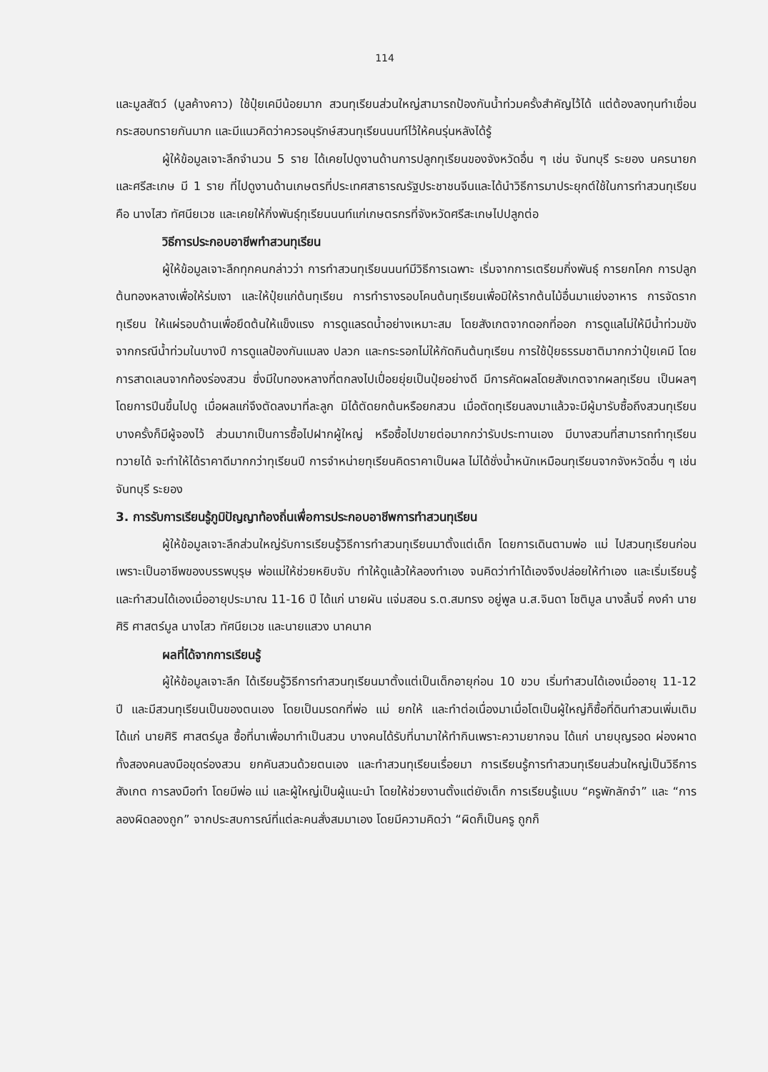114
และมูลสัตว์ (มูลค้างคาว) ใช้ปุ๋ยเคมีน้อยมาก สวนทุเรียนส่วนใหญ่สามารถป้องกันน้ำท่วมครั้งสำคัญไว้ได้ แต่ต้องลงทุนทำเขื่อนกระสอบทรายกันมาก และมีแนวคิดว่าควรอนุรักษ์สวนทุเรียนนนท์ไว้ให้คนรุ่นหลังได้รู้
ผู้ให้ข้อมูลเจาะลึกจำนวน 5 ราย ได้เคยไปดูงานด้านการปลูกทุเรียนของจังหวัดอื่น ๆ เช่น จันทบุรี ระยอง นครนายก และศรีสะเกษ มี 1 ราย ที่ไปดูงานด้านเกษตรที่ประเทศสาธารณรัฐประชาชนจีนและได้นำวิธีการมาประยุกต์ใช้ในการทำสวนทุเรียน คือ นางไสว ทัศนียเวช และเคยให้กิ่งพันธุ์ทุเรียนนนท์แก่เกษตรกรที่จังหวัดศรีสะเกษไปปลูกต่อ
วิธีการประกอบอาชีพทำสวนทุเรียน
ผู้ให้ข้อมูลเจาะลึกทุกคนกล่าวว่า การทำสวนทุเรียนนนท์มีวิธีการเฉพาะ เริ่มจากการเตรียมกิ่งพันธุ์ การยกโคก การปลูกต้นทองหลางเพื่อให้ร่มเงา และให้ปุ๋ยแก่ต้นทุเรียน การทำรางรอบโคนต้นทุเรียนเพื่อมิให้รากต้นไม้อื่นมาแย่งอาหาร การจัดรากทุเรียน ให้แผ่รอบด้านเพื่อยึดต้นให้แข็งแรง การดูแลรดน้ำอย่างเหมาะสม โดยสังเกตจากดอกที่ออก การดูแลไม่ให้มีน้ำท่วมขัง จากกรณีน้ำท่วมในบางปี การดูแลป้องกันแมลง ปลวก และกระรอกไม่ให้กัดกินต้นทุเรียน การใช้ปุ๋ยธรรมชาติมากกว่าปุ๋ยเคมี โดยการสาดเลนจากท้องร่องสวน ซึ่งมีใบทองหลางที่ตกลงไปเปื่อยยุ่ยเป็นปุ๋ยอย่างดี มีการคัดผลโดยสังเกตจากผลทุเรียน เป็นผลๆ โดยการปีนขึ้นไปดู เมื่อผลแก่จึงตัดลงมาที่ละลูก มิได้ตัดยกต้นหรือยกสวน เมื่อตัดทุเรียนลงมาแล้วจะมีผู้มารับซื้อถึงสวนทุเรียน บางครั้งก็มีผู้จองไว้ ส่วนมากเป็นการซื้อไปฝากผู้ใหญ่ หรือซื้อไปขายต่อมากกว่ารับประทานเอง มีบางสวนที่สามารถทำทุเรียนทวายได้ จะทำให้ได้ราคาดีมากกว่าทุเรียนปี การจำหน่ายทุเรียนคิดราคาเป็นผล ไม่ได้ชั่งน้ำหนักเหมือนทุเรียนจากจังหวัดอื่น ๆ เช่น จันทบุรี ระยอง
3. การรับการเรียนรู้ภูมิปัญญาท้องถิ่นเพื่อการประกอบอาชีพการทำสวนทุเรียน
ผู้ให้ข้อมูลเจาะลึกส่วนใหญ่รับการเรียนรู้วิธีการทำสวนทุเรียนมาตั้งแต่เด็ก โดยการเดินตามพ่อ แม่ ไปสวนทุเรียนก่อน เพราะเป็นอาชีพของบรรพบุรุษ พ่อแม่ให้ช่วยหยิบจับ ทำให้ดูแล้วให้ลองทำเอง จนคิดว่าทำได้เองจึงปล่อยให้ทำเอง และเริ่มเรียนรู้และทำสวนได้เองเมื่ออายุประมาณ 11-16 ปี ได้แก่ นายผัน แจ่มสอน ร.ต.สมทรง อยู่พูล น.ส.จินดา โชติมูล นางลิ้นจี่ คงคำ นายศิริ ศาสตร์มูล นางไสว ทัศนียเวช และนายแสวง นาคนาค
ผลที่ได้จากการเรียนรู้
ผู้ให้ข้อมูลเจาะลึก ได้เรียนรู้วิธีการทำสวนทุเรียนมาตั้งแต่เป็นเด็กอายุก่อน 10 ขวบ เริ่มทำสวนได้เองเมื่ออายุ 11-12 ปี และมีสวนทุเรียนเป็นของตนเอง โดยเป็นมรดกที่พ่อ แม่ ยกให้ และทำต่อเนื่องมาเมื่อโตเป็นผู้ใหญ่ก็ซื้อที่ดินทำสวนเพิ่มเติม ได้แก่ นายศิริ ศาสตร์มูล ซื้อที่นาเพื่อมาทำเป็นสวน บางคนได้รับที่นามาให้ทำกินเพราะความยากจน ได้แก่ นายบุญรอด ผ่องผาด ทั้งสองคนลงมือขุดร่องสวน ยกคันสวนด้วยตนเอง และทำสวนทุเรียนเรื่อยมา การเรียนรู้การทำสวนทุเรียนส่วนใหญ่เป็นวิธีการสังเกต การลงมือทำ โดยมีพ่อ แม่ และผู้ใหญ่เป็นผู้แนะนำ โดยให้ช่วยงานตั้งแต่ยังเด็ก การเรียนรู้แบบ “ครูพักลักจำ” และ “การลองผิดลองถูก” จากประสบการณ์ที่แต่ละคนสั่งสมมาเอง โดยมีความคิดว่า “ผิดก็เป็นครู ถูกก็